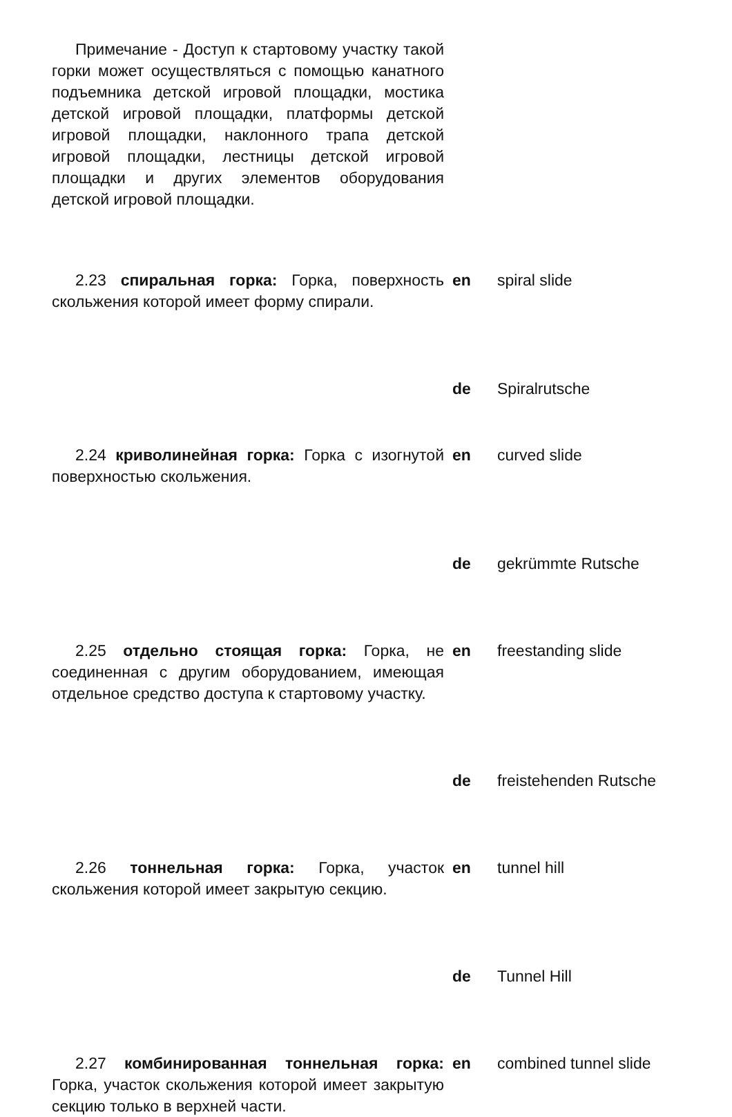Примечание - Доступ к стартовому участку такой горки может осуществляться с помощью канатного подъемника детской игровой площадки, мостика детской игровой площадки, платформы детской игровой площадки, наклонного трапа детской игровой площадки, лестницы детской игровой площадки и других элементов оборудования детской игровой площадки.
2.23 спиральная горка: Горка, поверхность скольжения которой имеет форму спирали.
en spiral slide
de Spiralrutsche
2.24 криволинейная горка: Горка с изогнутой поверхностью скольжения.
en curved slide
de gekrümmte Rutsche
2.25 отдельно стоящая горка: Горка, не соединенная с другим оборудованием, имеющая отдельное средство доступа к стартовому участку.
en freestanding slide
de freistehenden Rutsche
2.26 тоннельная горка: Горка, участок скольжения которой имеет закрытую секцию.
en tunnel hill
de Tunnel Hill
2.27 комбинированная тоннельная горка: Горка, участок скольжения которой имеет закрытую секцию только в верхней части.
en combined tunnel slide